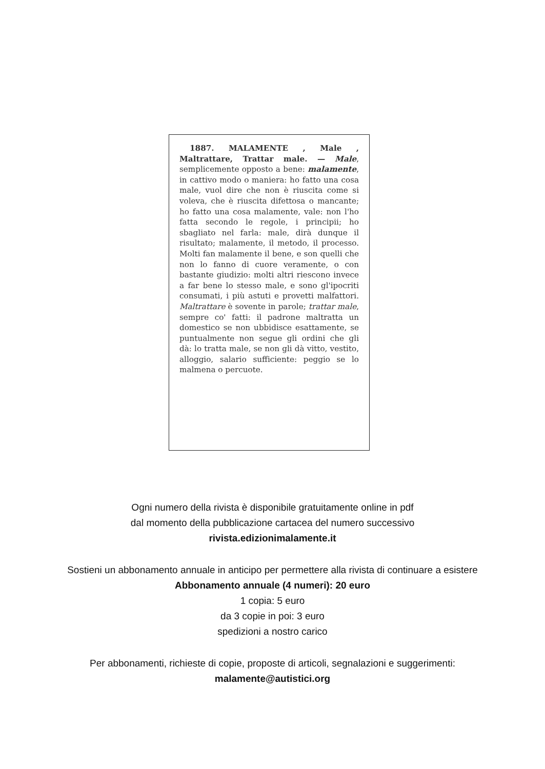1887. MALAMENTE , Male , Maltrattare, Trattar male. — Male, semplicemente opposto a bene: malamente, in cattivo modo o maniera: ho fatto una cosa male, vuol dire che non è riuscita come si voleva, che è riuscita difettosa o mancante; ho fatto una cosa malamente, vale: non l'ho fatta secondo le regole, i principii; ho sbagliato nel farla: male, dirà dunque il risultato; malamente, il metodo, il processo. Molti fan malamente il bene, e son quelli che non lo fanno di cuore veramente, o con bastante giudizio: molti altri riescono invece a far bene lo stesso male, e sono gl'ipocriti consumati, i più astuti e provetti malfattori. Maltrattare è sovente in parole; trattar male, sempre co' fatti: il padrone maltratta un domestico se non ubbidisce esattamente, se puntualmente non segue gli ordini che gli dà: lo tratta male, se non gli dà vitto, vestito, alloggio, salario sufficiente: peggio se lo malmena o percuote.
Ogni numero della rivista è disponibile gratuitamente online in pdf
dal momento della pubblicazione cartacea del numero successivo
rivista.edizionimalamente.it
Sostieni un abbonamento annuale in anticipo per permettere alla rivista di continuare a esistere
Abbonamento annuale (4 numeri): 20 euro
1 copia: 5 euro
da 3 copie in poi: 3 euro
spedizioni a nostro carico
Per abbonamenti, richieste di copie, proposte di articoli, segnalazioni e suggerimenti:
malamente@autistici.org